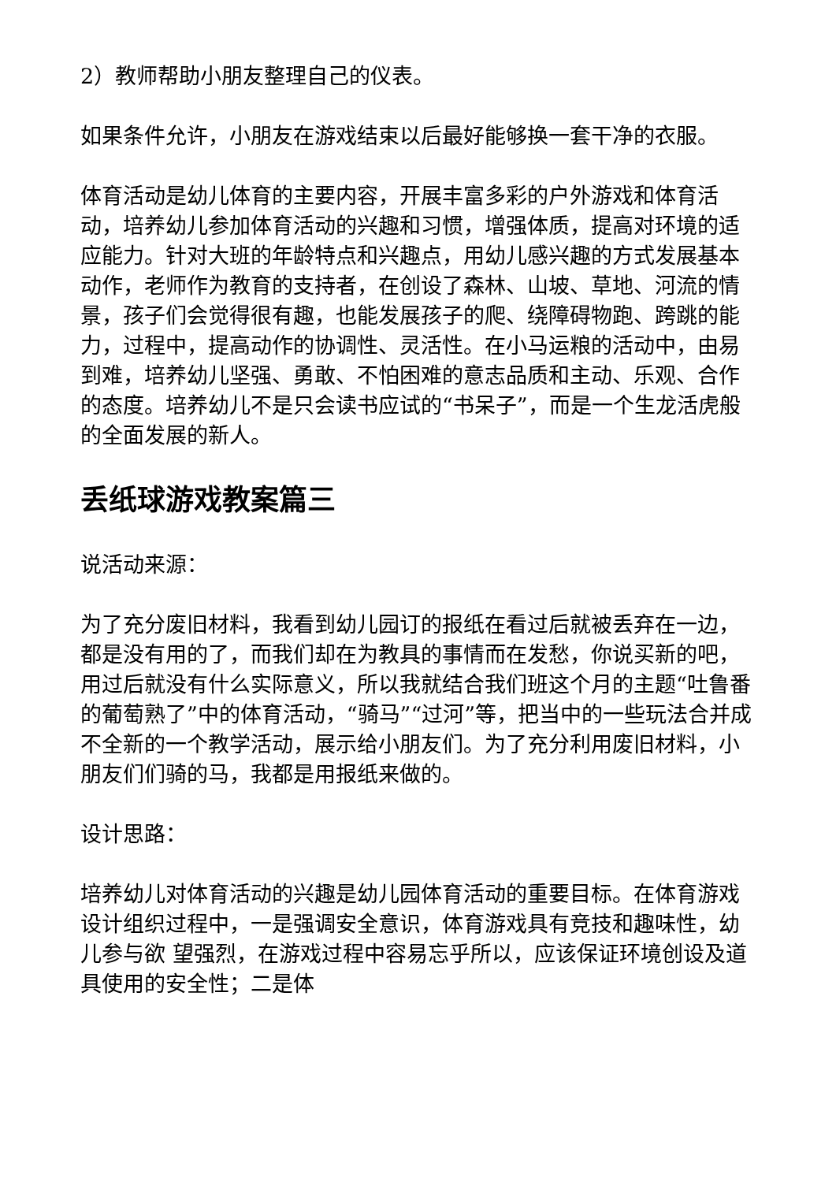2）教师帮助小朋友整理自己的仪表。
如果条件允许，小朋友在游戏结束以后最好能够换一套干净的衣服。
体育活动是幼儿体育的主要内容，开展丰富多彩的户外游戏和体育活动，培养幼儿参加体育活动的兴趣和习惯，增强体质，提高对环境的适应能力。针对大班的年龄特点和兴趣点，用幼儿感兴趣的方式发展基本动作，老师作为教育的支持者，在创设了森林、山坡、草地、河流的情景，孩子们会觉得很有趣，也能发展孩子的爬、绕障碍物跑、跨跳的能力，过程中，提高动作的协调性、灵活性。在小马运粮的活动中，由易到难，培养幼儿坚强、勇敢、不怕困难的意志品质和主动、乐观、合作的态度。培养幼儿不是只会读书应试的“书呆子”，而是一个生龙活虎般的全面发展的新人。
丢纸球游戏教案篇三
说活动来源：
为了充分废旧材料，我看到幼儿园订的报纸在看过后就被丢弃在一边，都是没有用的了，而我们却在为教具的事情而在发愁，你说买新的吧，用过后就没有什么实际意义，所以我就结合我们班这个月的主题“吐鲁番的葡萄熟了”中的体育活动，“骑马”“过河”等，把当中的一些玩法合并成不全新的一个教学活动，展示给小朋友们。为了充分利用废旧材料，小朋友们们骑的马，我都是用报纸来做的。
设计思路：
培养幼儿对体育活动的兴趣是幼儿园体育活动的重要目标。在体育游戏设计组织过程中，一是强调安全意识，体育游戏具有竞技和趣味性，幼儿参与欲 望强烈，在游戏过程中容易忘乎所以，应该保证环境创设及道具使用的安全性；二是体